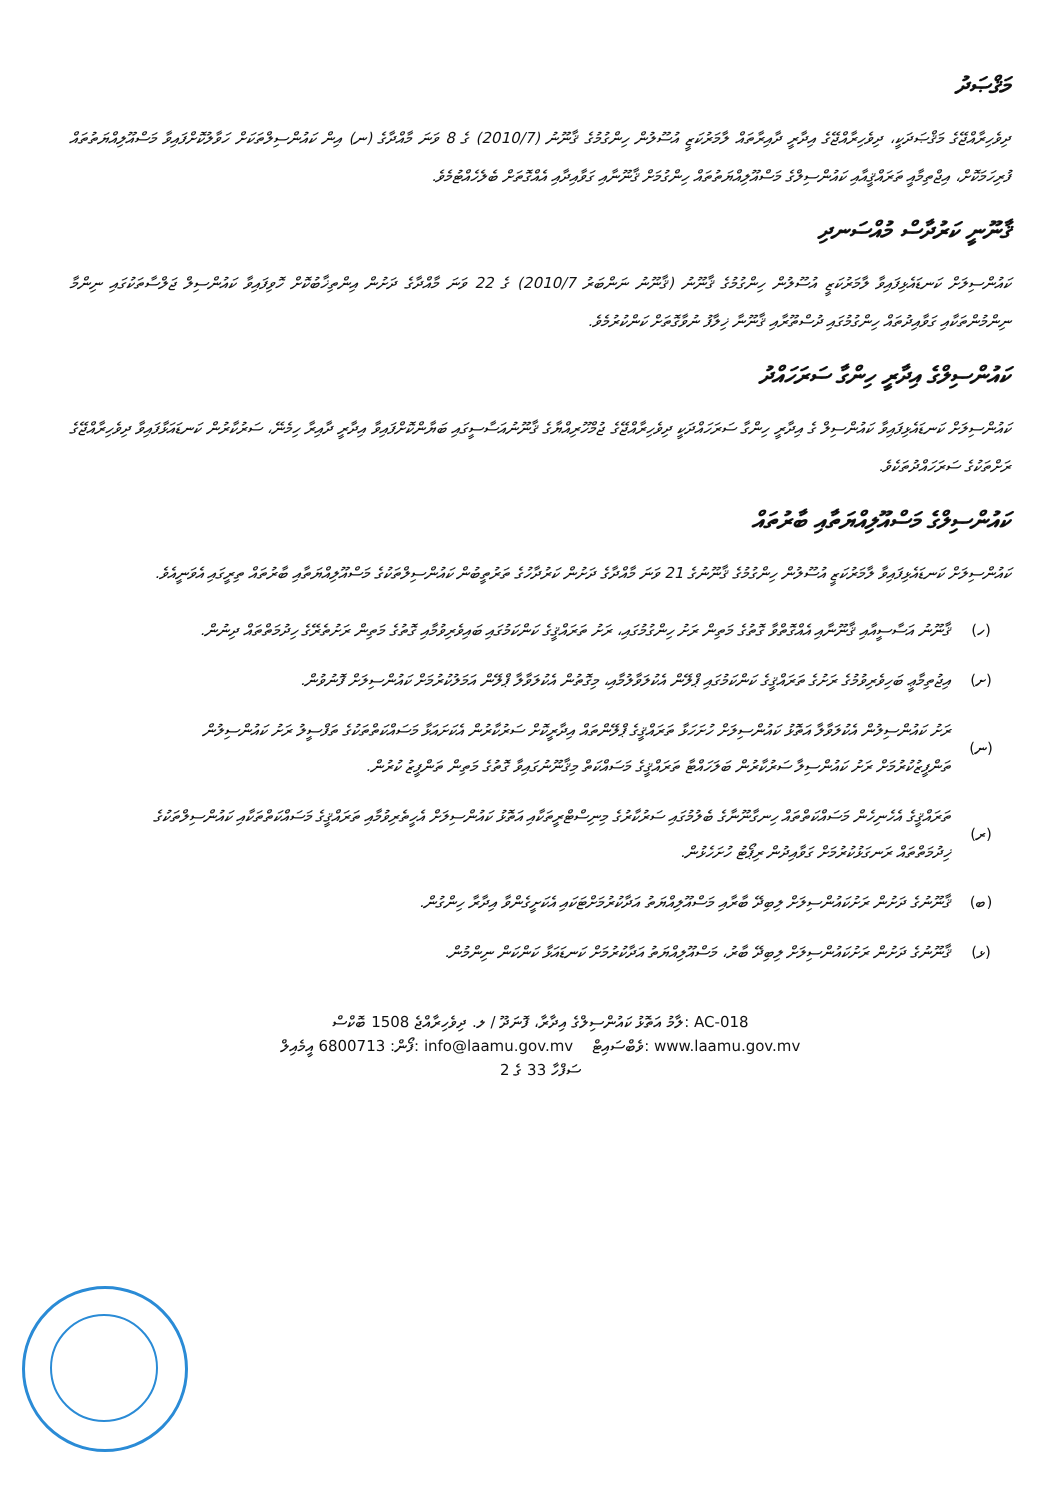މަޤްޞަދު
ދިވެހިރާއްޖޭގެ މަޤްޞަދަކީ، ދިވެހިރާއްޖޭގެ އިދާރީ ދާއިރާތައް ލާމަރުކަޒީ އުސޫލުން ހިންގުމުގެ ޤާނޫނު (2010/7) ގެ 8 ވަނަ މާއްދާގެ (ނ) އިން ކައުންސިލްތަކަށް ހަވާލުކޮށްފައިވާ މަސްއޫލިއްޔަތުތައް ފުރިހަމަކޮށް، އިޖްތިމާއީ ތަރައްޤީއާއި ކައުންސިލްގެ މަސްއޫލިއްޔަތުތައް ހިންގުމަށް ޤާނޫނާއި ގަވާއިދާއި އެއްގޮތަށް ބެލެހެއްޓުމެވެ.
ޤާނޫނީ ކަރުދާސް މުއްސަނދި
ކައުންސިލަށް ކަނޑައެޅިފައިވާ ލާމަރުކަޒީ އުސޫލުން ހިންގުމުގެ ޤާނޫނު (ޤާނޫނު ނަންބަރު 2010/7) ގެ 22 ވަނަ މާއްދާގެ ދަށުން އިންތިޚާބުކޮށް ހޮވިފައިވާ ކައުންސިލް ޖަލްސާތަކުގައި ނިންމާ ނިންމުންތަކާއި ގަވާއިދުތައް ހިންގުމުގައި ދުސްތޫރާއި ޤާނޫނާ ޚިލާފު ނުވާގޮތަށް ކަންކުރުމެވެ.
ކައުންސިލްގެ އިދާރީ ހިންގާ ސަރަހައްދު
ކައުންސިލަށް ކަނޑައެޅިފައިވާ ކައުންސިލް ގެ އިދާރީ ހިންގާ ސަރަހައްދަކީ ދިވެހިރާއްޖޭގެ ޖުމްހޫރިއްޔާގެ ޤާނޫނުއަސާސީގައި ބަޔާންކޮށްފައިވާ އިދާރީ ދާއިރާ ހިމެނޭ، ސަރުކާރުން ކަނޑައަޅާފައިވާ ދިވެހިރާއްޖޭގެ ރަށްތަކުގެ ސަރަހައްދުތަކެވެ.
ކައުންސިލްގެ މަސްއޫލިއްޔަތާއި ބާރުތައް
ކައުންސިލަށް ކަނޑައެޅިފައިވާ ލާމަރުކަޒީ އުސޫލުން ހިންގުމުގެ ޤާނޫނުގެ 21 ވަނަ މާއްދާގެ ދަށުން ކަރުދާހުގެ ތަރުތީބުން ކައުންސިލްތަކުގެ މަސްއޫލިއްޔަތާއި ބާރުތައް ތިރީގައި އެވަނީއެވެ.
(ހ) ޤާނޫނު އަސާސީއާއި ޤާނޫނާއި އެއްގޮތްވާ ގޮތުގެ މަތިން ރަށު ހިންގުމުގައި، ރަށު ތަރައްޤީގެ ކަންކަމުގައި ބައިވެރިވުމާއި ގޮތުގެ މަތިން ރަށުތެރޭގެ ހިދުމަތްތައް ދިނުން.
(ށ) އިޖުތިމާޢީ ބަހިވެރިވުމުގެ ރަށުގެ ތަރައްޤީގެ ކަންކަމުގައި ޕްލޭން އެކުލަވާލުމާއި، މިގޮތުން އެކުލަވާލާ ޕްލޭން އަމަލުކުރުމަށް ކައުންސިލަށް ފޮނުވުން.
(ނ) ރަށު ކައުންސިލުން އެކުލަވާލާ އަތޮޅު ކައުންސިލަށް ހުށަހަޅާ ތަރައްޤީގެ ޕްލޭންތައް އިދާރީކޮށް ސަރުކާރުން އެކަށައަޅާ މަސައްކަތްތަކުގެ ތަފްސީލު ރަށު ކައުންސިލުން ތަންފީޒުކުރުމަށް ރަށު ކައުންސިލާ ސަރުކާރުން ބަލަހައްޓާ ތަރައްޤީގެ މަސައްކަތް މިޤާނޫނުގައިވާ ގޮތުގެ މަތިން ތަންފީޒު ކުރުން.
(ރ) ތަރައްޤީގެ އެހެނިހެން މަސައްކަތްތައް ހިނގާނޫނާގެ ބެލުމުގައި ސަރުކާރުގެ މިނިސްޓްރީތަކާއި އަތޮޅު ކައުންސިލަށް އެހީތެރިވުމާއި ތަރައްޤީގެ މަސައްކަތްތަކާއި ކައުންސިލްތަކުގެ ޚިދުމަތްތައް ރަނގަޅުކުރުމަށް ގަވާއިދުން ރިޕޯޓު ހުށަހެޅުން.
(ބ) ޤާނޫނުގެ ދަށުން ރަށުކައުންސިލަށް ލިބިދޭ ބާރާއި މަސްއޫލިއްޔަތު އަދާކުރުމަށްޓަކައި އެކަށީގެންވާ އިދާރާ ހިންގުން.
(ޅ) ޤާނޫނުގެ ދަށުން ރަށުކައުންސިލަށް ލިބިދޭ ބާރު، މަސްއޫލިއްޔަތު އަދާކުރުމަށް ކަނޑައަޅާ ކަންކަން ނިންމުން.
ލާމު އަތޮޅު ކައުންސިލްގެ އިދާރާ، ފޮނަދޫ / ލ. ދިވެހިރާއްޖެ 1508 ބޮކްސް: AC-018
ފޯން: 6800713 އީމެއިލް: info@laamu.gov.mv ވެބްސައިޓް: www.laamu.gov.mv
ސަފްހާ 33 ގެ 2